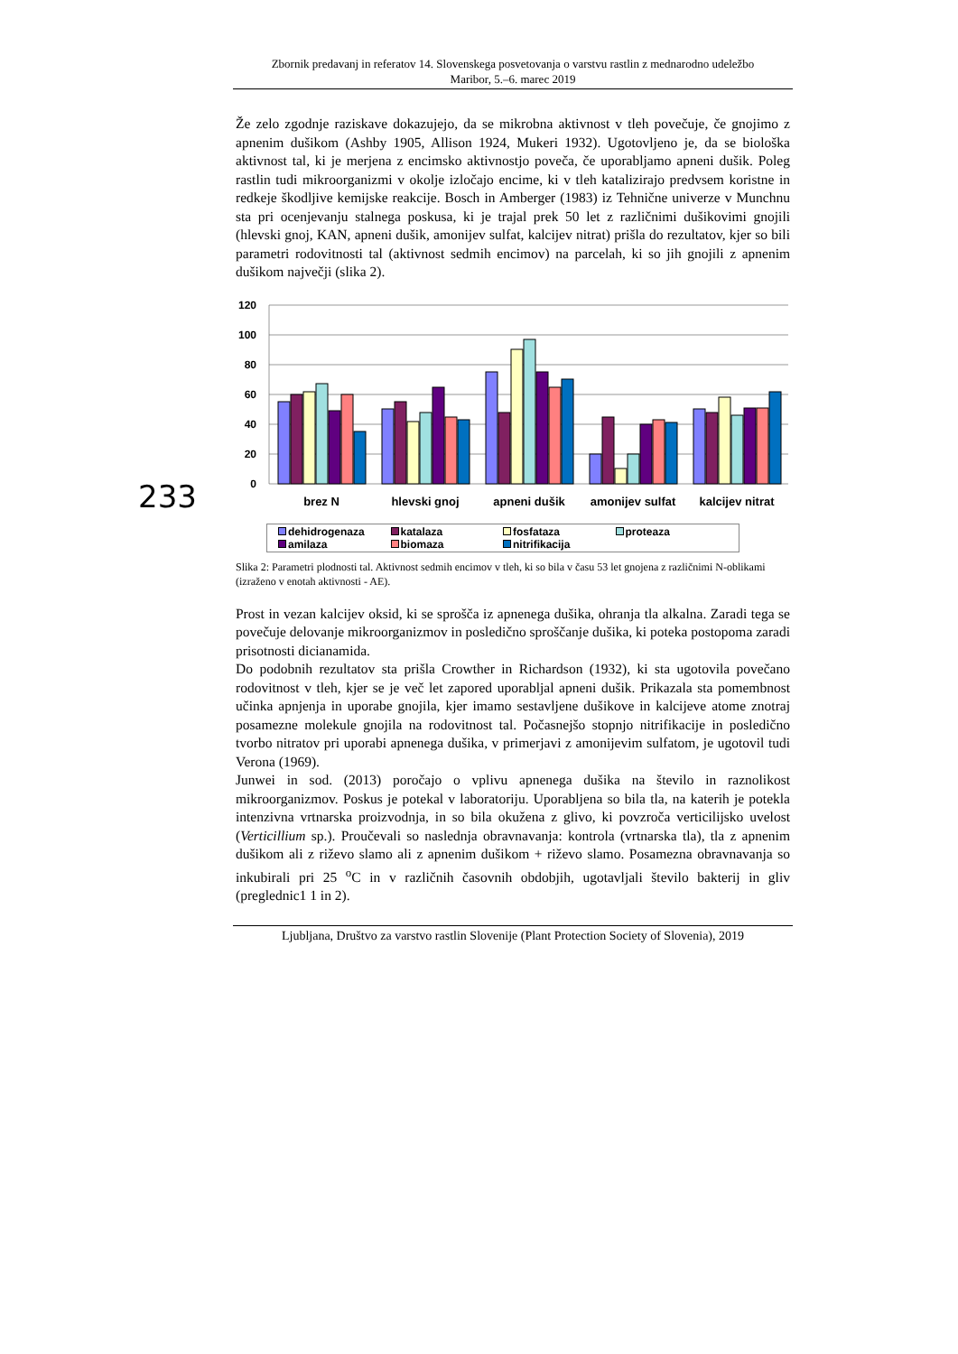Zbornik predavanj in referatov 14. Slovenskega posvetovanja o varstvu rastlin z mednarodno udeležbo
Maribor, 5.–6. marec 2019
233
Že zelo zgodnje raziskave dokazujejo, da se mikrobna aktivnost v tleh povečuje, če gnojimo z apnenim dušikom (Ashby 1905, Allison 1924, Mukeri 1932). Ugotovljeno je, da se biološka aktivnost tal, ki je merjena z encimsko aktivnostjo poveča, če uporabljamo apneni dušik. Poleg rastlin tudi mikroorganizmi v okolje izločajo encime, ki v tleh katalizirajo predvsem koristne in redkeje škodljive kemijske reakcije. Bosch in Amberger (1983) iz Tehnične univerze v Munchnu sta pri ocenjevanju stalnega poskusa, ki je trajal prek 50 let z različnimi dušikovimi gnojili (hlevski gnoj, KAN, apneni dušik, amonijev sulfat, kalcijev nitrat) prišla do rezultatov, kjer so bili parametri rodovitnosti tal (aktivnost sedmih encimov) na parcelah, ki so jih gnojili z apnenim dušikom največji (slika 2).
120
100
80
60
40
20
0
brez N
hlevski gnoj
apneni dušik
amonijev sulfat
kalcijev nitrat
dehidrogenaza katalaza fosfataza proteaza amilaza biomaza nitrifikacija
Slika 2: Parametri plodnosti tal. Aktivnost sedmih encimov v tleh, ki so bila v času 53 let gnojena z različnimi N-oblikami (izraženo v enotah aktivnosti - AE).
Prost in vezan kalcijev oksid, ki se sprošča iz apnenega dušika, ohranja tla alkalna. Zaradi tega se povečuje delovanje mikroorganizmov in posledično sproščanje dušika, ki poteka postopoma zaradi prisotnosti dicianamida.
Do podobnih rezultatov sta prišla Crowther in Richardson (1932), ki sta ugotovila povečano rodovitnost v tleh, kjer se je več let zapored uporabljal apneni dušik. Prikazala sta pomembnost učinka apnjenja in uporabe gnojila, kjer imamo sestavljene dušikove in kalcijeve atome znotraj posamezne molekule gnojila na rodovitnost tal. Počasnejšo stopnjo nitrifikacije in posledično tvorbo nitratov pri uporabi apnenega dušika, v primerjavi z amonijevim sulfatom, je ugotovil tudi Verona (1969).
Junwei in sod. (2013) poročajo o vplivu apnenega dušika na število in raznolikost mikroorganizmov. Poskus je potekal v laboratoriju. Uporabljena so bila tla, na katerih je potekla intenzivna vrtnarska proizvodnja, in so bila okužena z glivo, ki povzroča verticilijsko uvelost (Verticillium sp.). Proučevali so naslednja obravnavanja: kontrola (vrtnarska tla), tla z apnenim dušikom ali z riževo slamo ali z apnenim dušikom + riževo slamo. Posamezna obravnavanja so inkubirali pri 25 <sup>o</sup>C in v različnih časovnih obdobjih, ugotavljali število bakterij in gliv (preglednic1 1 in 2).
Ljubljana, Društvo za varstvo rastlin Slovenije (Plant Protection Society of Slovenia), 2019